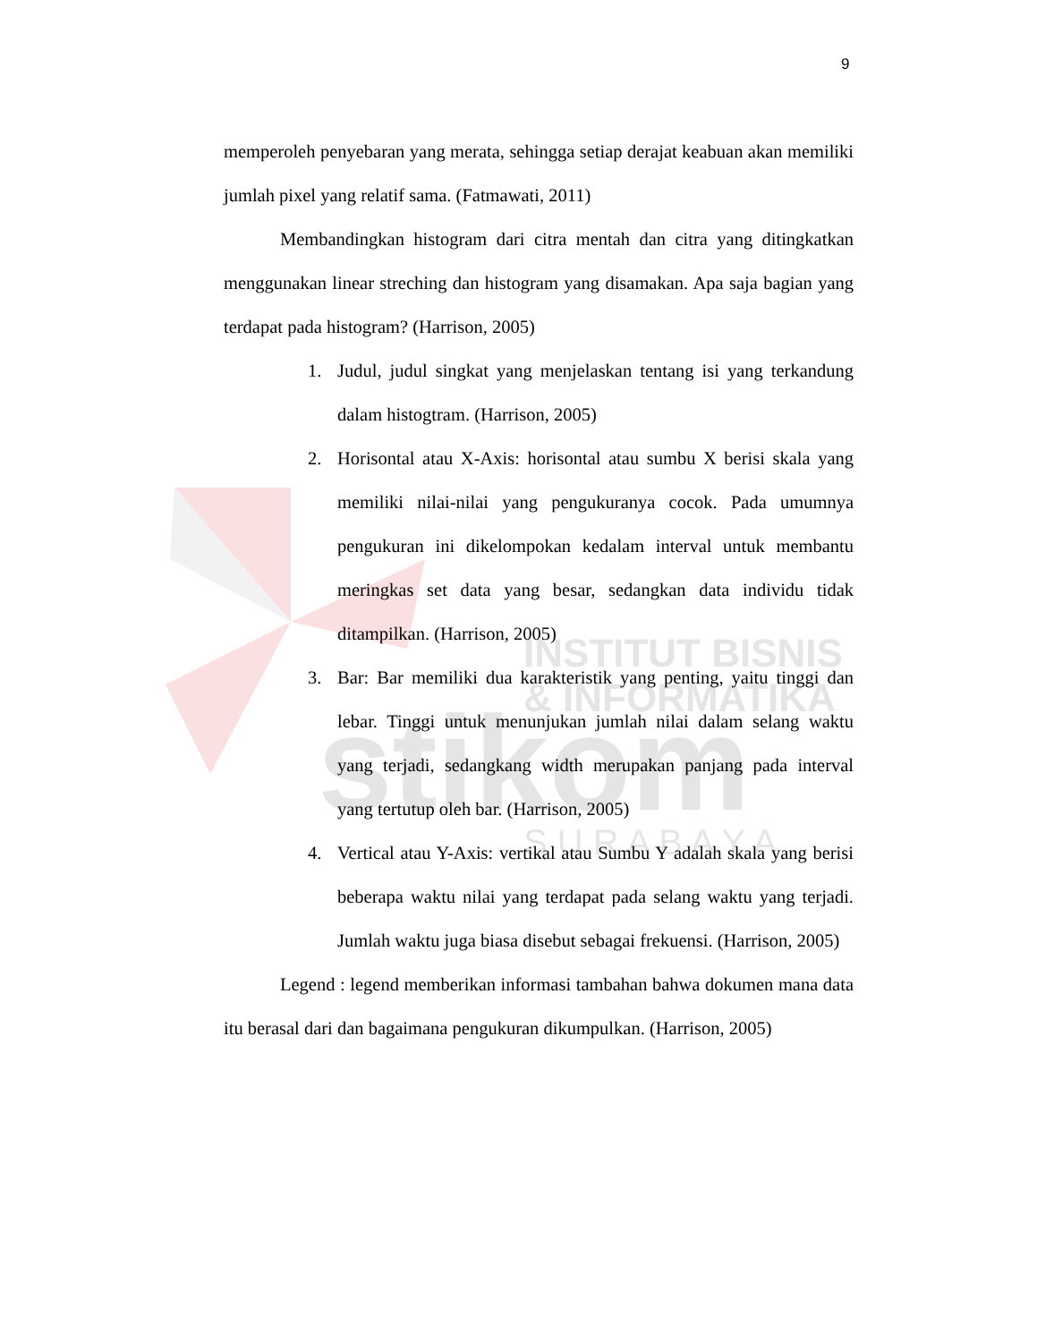INSTITUT BISNIS
& INFORMATIKA
stikom
S U R A B A Y A
9
memperoleh penyebaran yang merata, sehingga setiap derajat keabuan akan memiliki jumlah pixel yang relatif sama. (Fatmawati, 2011)
Membandingkan histogram dari citra mentah dan citra yang ditingkatkan menggunakan linear streching dan histogram yang disamakan. Apa saja bagian yang terdapat pada histogram? (Harrison, 2005)
1. Judul, judul singkat yang menjelaskan tentang isi yang terkandung dalam histogtram. (Harrison, 2005)
2. Horisontal atau X-Axis: horisontal atau sumbu X berisi skala yang memiliki nilai-nilai yang pengukuranya cocok. Pada umumnya pengukuran ini dikelompokan kedalam interval untuk membantu meringkas set data yang besar, sedangkan data individu tidak ditampilkan. (Harrison, 2005)
3. Bar: Bar memiliki dua karakteristik yang penting, yaitu tinggi dan lebar. Tinggi untuk menunjukan jumlah nilai dalam selang waktu yang terjadi, sedangkang width merupakan panjang pada interval yang tertutup oleh bar. (Harrison, 2005)
4. Vertical atau Y-Axis: vertikal atau Sumbu Y adalah skala yang berisi beberapa waktu nilai yang terdapat pada selang waktu yang terjadi. Jumlah waktu juga biasa disebut sebagai frekuensi. (Harrison, 2005)
Legend : legend memberikan informasi tambahan bahwa dokumen mana data itu berasal dari dan bagaimana pengukuran dikumpulkan. (Harrison, 2005)